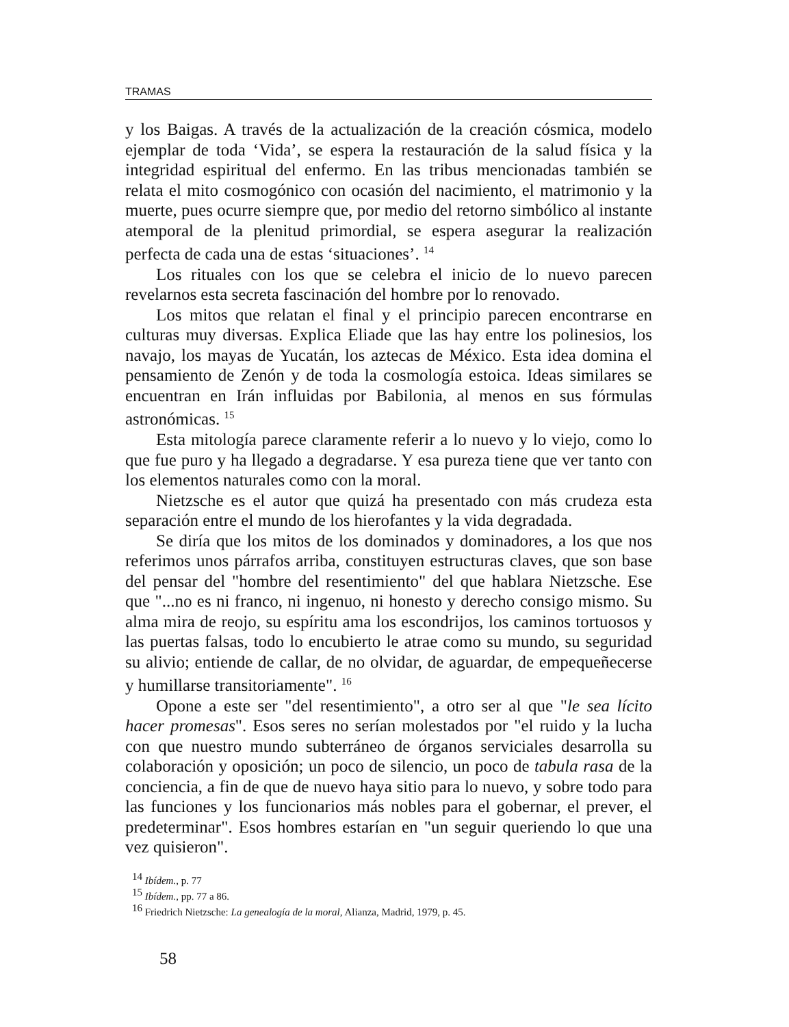TRAMAS
y los Baigas. A través de la actualización de la creación cósmica, modelo ejemplar de toda ‘Vida’, se espera la restauración de la salud física y la integridad espiritual del enfermo. En las tribus mencionadas también se relata el mito cosmogónico con ocasión del nacimiento, el matrimonio y la muerte, pues ocurre siempre que, por medio del retorno simbólico al instante atemporal de la plenitud primordial, se espera asegurar la realización perfecta de cada una de estas ‘situaciones’. <sup>14</sup>
Los rituales con los que se celebra el inicio de lo nuevo parecen revelarnos esta secreta fascinación del hombre por lo renovado.
Los mitos que relatan el final y el principio parecen encontrarse en culturas muy diversas. Explica Eliade que las hay entre los polinesios, los navajo, los mayas de Yucatán, los aztecas de México. Esta idea domina el pensamiento de Zenón y de toda la cosmología estoica. Ideas similares se encuentran en Irán influidas por Babilonia, al menos en sus fórmulas astronómicas. <sup>15</sup>
Esta mitología parece claramente referir a lo nuevo y lo viejo, como lo que fue puro y ha llegado a degradarse. Y esa pureza tiene que ver tanto con los elementos naturales como con la moral.
Nietzsche es el autor que quizá ha presentado con más crudeza esta separación entre el mundo de los hierofantes y la vida degradada.
Se diría que los mitos de los dominados y dominadores, a los que nos referimos unos párrafos arriba, constituyen estructuras claves, que son base del pensar del "hombre del resentimiento" del que hablara Nietzsche. Ese que "...no es ni franco, ni ingenuo, ni honesto y derecho consigo mismo. Su alma mira de reojo, su espíritu ama los escondrijos, los caminos tortuosos y las puertas falsas, todo lo encubierto le atrae como su mundo, su seguridad su alivio; entiende de callar, de no olvidar, de aguardar, de empequeñecerse y humillarse transitoriamente". <sup>16</sup>
Opone a este ser "del resentimiento", a otro ser al que "le sea lícito hacer promesas". Esos seres no serían molestados por "el ruido y la lucha con que nuestro mundo subterráneo de órganos serviciales desarrolla su colaboración y oposición; un poco de silencio, un poco de tabula rasa de la conciencia, a fin de que de nuevo haya sitio para lo nuevo, y sobre todo para las funciones y los funcionarios más nobles para el gobernar, el prever, el predeterminar". Esos hombres estarían en "un seguir queriendo lo que una vez quisieron".
<sup>14</sup> Ibídem., p. 77
<sup>15</sup> Ibídem., pp. 77 a 86.
<sup>16</sup> Friedrich Nietzsche: La genealogía de la moral, Alianza, Madrid, 1979, p. 45.
58